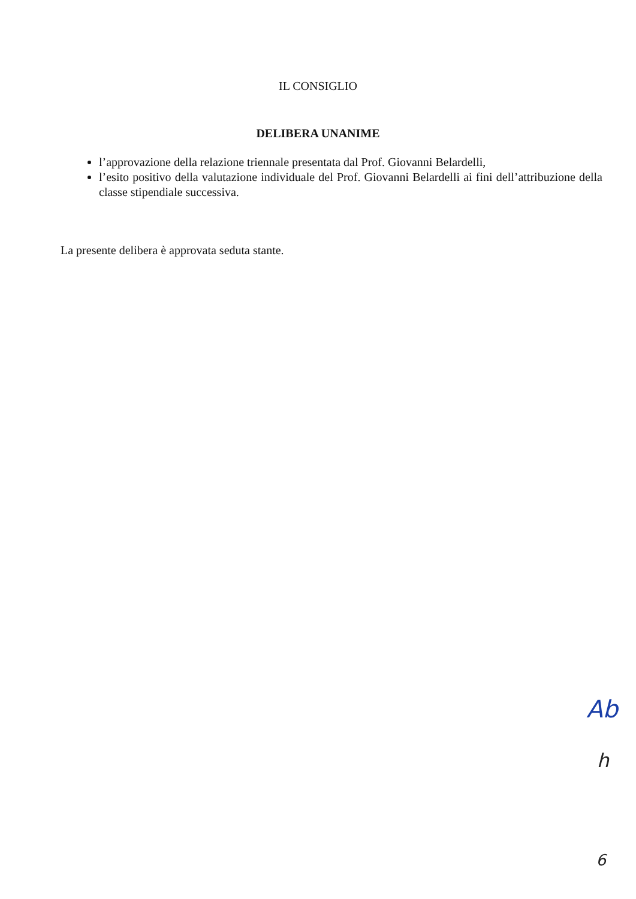IL CONSIGLIO
DELIBERA UNANIME
l’approvazione della relazione triennale presentata dal Prof. Giovanni Belardelli,
l’esito positivo della valutazione individuale del Prof. Giovanni Belardelli ai fini dell’attribuzione della classe stipendiale successiva.
La presente delibera è approvata seduta stante.
Ab
h
6